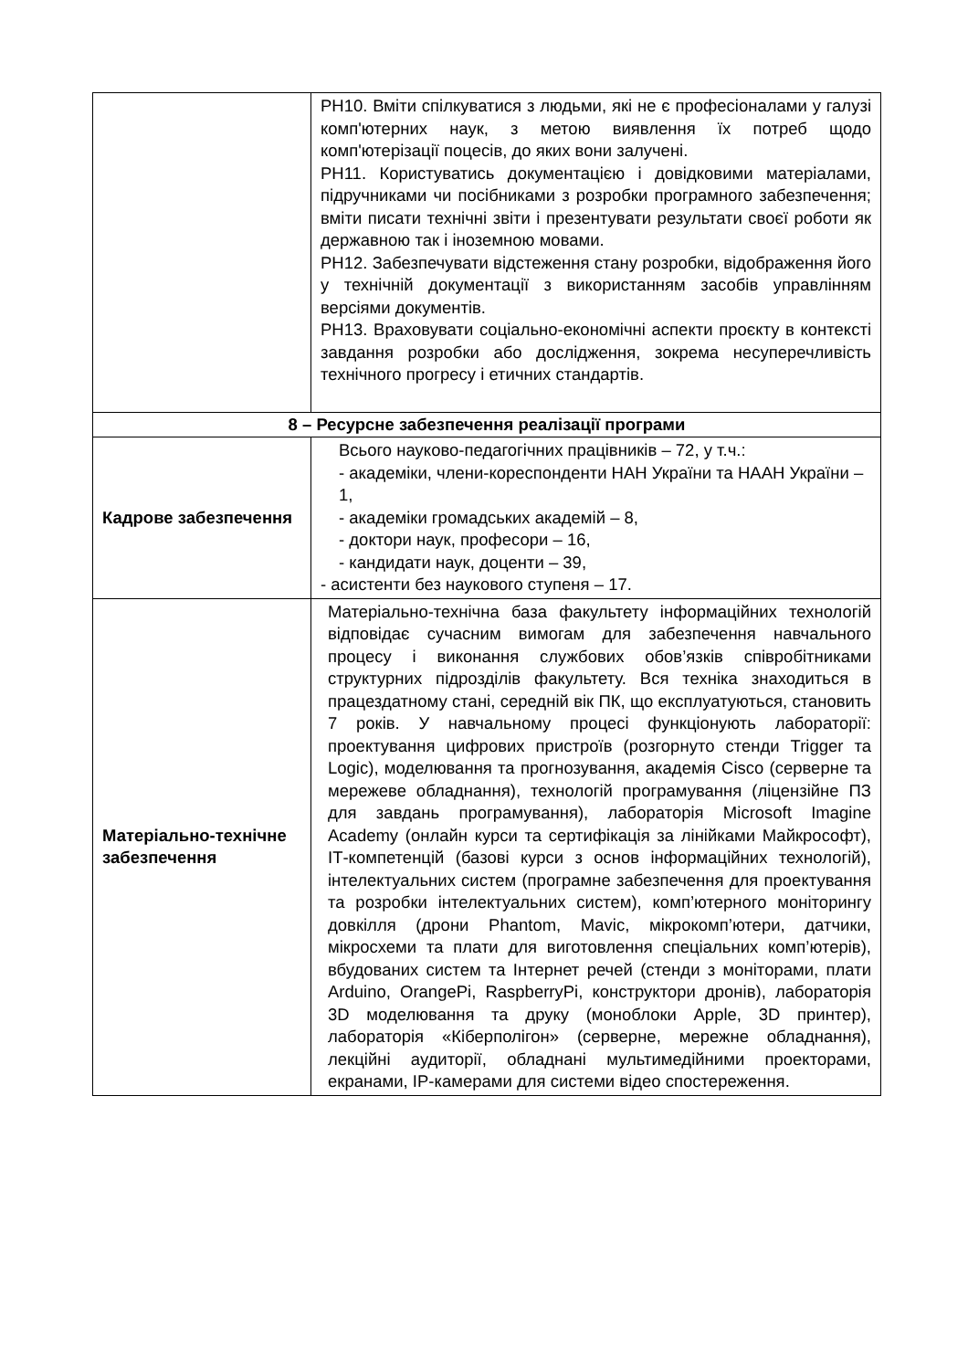| | РН10. Вміти спілкуватися з людьми, які не є професіоналами у галузі комп'ютерних наук, з метою виявлення їх потреб щодо комп'ютерізації поцесів, до яких вони залучені. РН11. Користуватись документацією і довідковими матеріалами, підручниками чи посібниками з розробки програмного забезпечення; вміти писати технічні звіти і презентувати результати своєї роботи як державною так і іноземною мовами. РН12. Забезпечувати відстеження стану розробки, відображення його у технічній документації з використанням засобів управлінням версіями документів. РН13. Враховувати соціально-економічні аспекти проєкту в контексті завдання розробки або дослідження, зокрема несуперечливість технічного прогресу і етичних стандартів. |
| 8 – Ресурсне забезпечення реалізації програми | |
| Кадрове забезпечення | Всього науково-педагогічних працівників – 72, у т.ч.: - академіки, члени-кореспонденти НАН України та НААН України – 1, - академіки громадських академій – 8, - доктори наук, професори – 16, - кандидати наук, доценти – 39, - асистенти без наукового ступеня – 17. |
| Матеріально-технічне забезпечення | Матеріально-технічна база факультету інформаційних технологій відповідає сучасним вимогам для забезпечення навчального процесу і виконання службових обов’язків співробітниками структурних підрозділів факультету. Вся техніка знаходиться в працездатному стані, середній вік ПК, що експлуатуються, становить 7 років. У навчальному процесі функціонують лабораторії: проектування цифрових пристроїв (розгорнуто стенди Trigger та Logic), моделювання та прогнозування, академія Cisco (серверне та мережеве обладнання), технологій програмування (ліцензійне ПЗ для завдань програмування), лабораторія Microsoft Imagine Academy (онлайн курси та сертифікація за лінійками Майкрософт), ІТ-компетенцій (базові курси з основ інформаційних технологій), інтелектуальних систем (програмне забезпечення для проектування та розробки інтелектуальних систем), комп’ютерного моніторингу довкілля (дрони Phantom, Mavic, мікрокомп’ютери, датчики, мікросхеми та плати для виготовлення спеціальних комп’ютерів), вбудованих систем та Інтернет речей (стенди з моніторами, плати Arduino, OrangePi, RaspberryPi, конструктори дронів), лабораторія 3D моделювання та друку (моноблоки Apple, 3D принтер), лабораторія «Кіберполігон» (серверне, мережне обладнання), лекційні аудиторії, обладнані мультимедійними проекторами, екранами, IP-камерами для системи відео спостереження. |